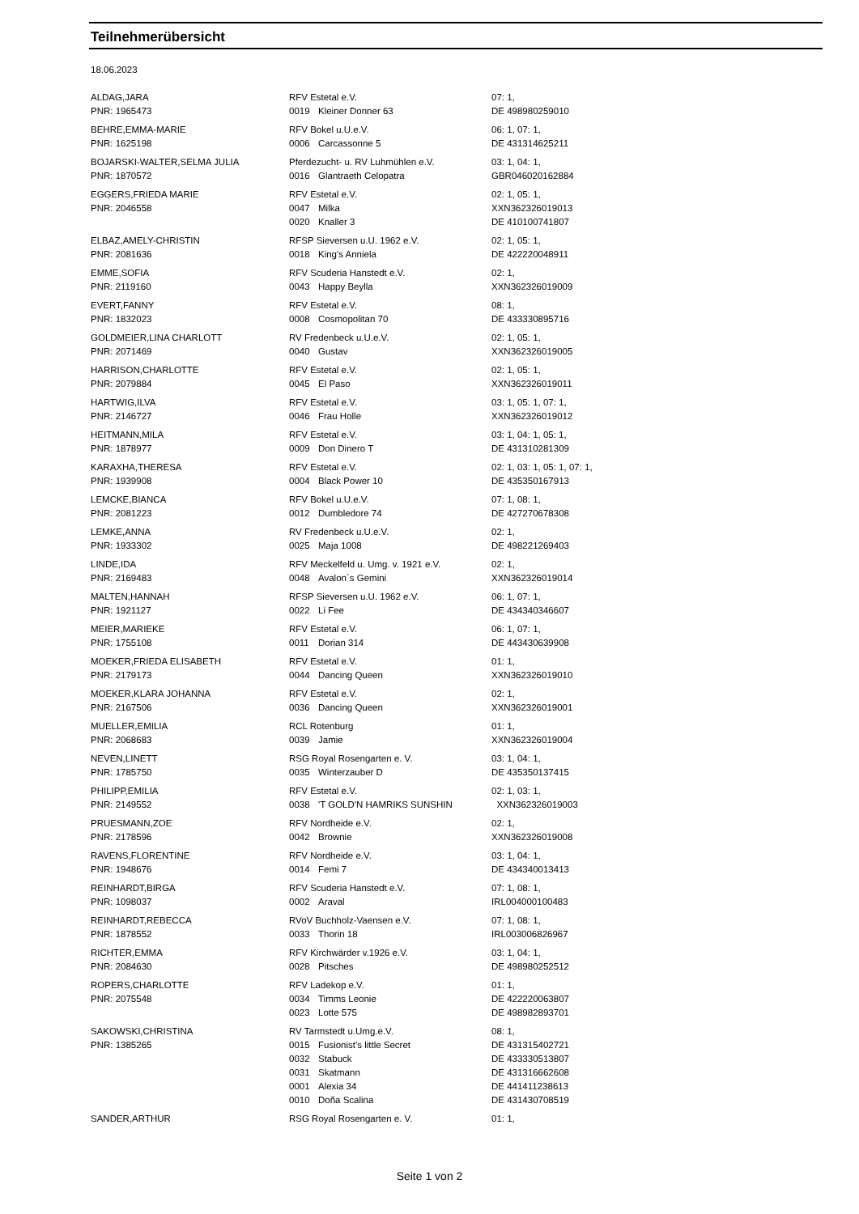Teilnehmerübersicht
18.06.2023
| ALDAG,JARA | RFV Estetal e.V. | | 07: 1, |
| PNR: 1965473 | 0019 | Kleiner Donner 63 | DE 498980259010 |
| BEHRE,EMMA-MARIE | RFV Bokel u.U.e.V. | | 06: 1, 07: 1, |
| PNR: 1625198 | 0006 | Carcassonne 5 | DE 431314625211 |
| BOJARSKI-WALTER,SELMA JULIA | Pferdezucht- u. RV Luhmühlen e.V. | | 03: 1, 04: 1, |
| PNR: 1870572 | 0016 | Glantraeth Celopatra | GBR046020162884 |
| EGGERS,FRIEDA MARIE | RFV Estetal e.V. | | 02: 1, 05: 1, |
| PNR: 2046558 | 0047 | Milka | XXN362326019013 |
| | 0020 | Knaller 3 | DE 410100741807 |
| ELBAZ,AMELY-CHRISTIN | RFSP Sieversen u.U. 1962 e.V. | | 02: 1, 05: 1, |
| PNR: 2081636 | 0018 | King's Anniela | DE 422220048911 |
| EMME,SOFIA | RFV Scuderia Hanstedt e.V. | | 02: 1, |
| PNR: 2119160 | 0043 | Happy Beylla | XXN362326019009 |
| EVERT,FANNY | RFV Estetal e.V. | | 08: 1, |
| PNR: 1832023 | 0008 | Cosmopolitan 70 | DE 433330895716 |
| GOLDMEIER,LINA CHARLOTT | RV Fredenbeck u.U.e.V. | | 02: 1, 05: 1, |
| PNR: 2071469 | 0040 | Gustav | XXN362326019005 |
| HARRISON,CHARLOTTE | RFV Estetal e.V. | | 02: 1, 05: 1, |
| PNR: 2079884 | 0045 | El Paso | XXN362326019011 |
| HARTWIG,ILVA | RFV Estetal e.V. | | 03: 1, 05: 1, 07: 1, |
| PNR: 2146727 | 0046 | Frau Holle | XXN362326019012 |
| HEITMANN,MILA | RFV Estetal e.V. | | 03: 1, 04: 1, 05: 1, |
| PNR: 1878977 | 0009 | Don Dinero T | DE 431310281309 |
| KARAXHA,THERESA | RFV Estetal e.V. | | 02: 1, 03: 1, 05: 1, 07: 1, |
| PNR: 1939908 | 0004 | Black Power 10 | DE 435350167913 |
| LEMCKE,BIANCA | RFV Bokel u.U.e.V. | | 07: 1, 08: 1, |
| PNR: 2081223 | 0012 | Dumbledore 74 | DE 427270678308 |
| LEMKE,ANNA | RV Fredenbeck u.U.e.V. | | 02: 1, |
| PNR: 1933302 | 0025 | Maja 1008 | DE 498221269403 |
| LINDE,IDA | RFV Meckelfeld u. Umg. v. 1921 e.V. | | 02: 1, |
| PNR: 2169483 | 0048 | Avalon´s Gemini | XXN362326019014 |
| MALTEN,HANNAH | RFSP Sieversen u.U. 1962 e.V. | | 06: 1, 07: 1, |
| PNR: 1921127 | 0022 | Li Fee | DE 434340346607 |
| MEIER,MARIEKE | RFV Estetal e.V. | | 06: 1, 07: 1, |
| PNR: 1755108 | 0011 | Dorian 314 | DE 443430639908 |
| MOEKER,FRIEDA ELISABETH | RFV Estetal e.V. | | 01: 1, |
| PNR: 2179173 | 0044 | Dancing Queen | XXN362326019010 |
| MOEKER,KLARA JOHANNA | RFV Estetal e.V. | | 02: 1, |
| PNR: 2167506 | 0036 | Dancing Queen | XXN362326019001 |
| MUELLER,EMILIA | RCL Rotenburg | | 01: 1, |
| PNR: 2068683 | 0039 | Jamie | XXN362326019004 |
| NEVEN,LINETT | RSG Royal Rosengarten e. V. | | 03: 1, 04: 1, |
| PNR: 1785750 | 0035 | Winterzauber D | DE 435350137415 |
| PHILIPP,EMILIA | RFV Estetal e.V. | | 02: 1, 03: 1, |
| PNR: 2149552 | 0038 | 'T GOLD'N HAMRIKS SUNSHIN | XXN362326019003 |
| PRUESMANN,ZOE | RFV Nordheide e.V. | | 02: 1, |
| PNR: 2178596 | 0042 | Brownie | XXN362326019008 |
| RAVENS,FLORENTINE | RFV Nordheide e.V. | | 03: 1, 04: 1, |
| PNR: 1948676 | 0014 | Femi 7 | DE 434340013413 |
| REINHARDT,BIRGA | RFV Scuderia Hanstedt e.V. | | 07: 1, 08: 1, |
| PNR: 1098037 | 0002 | Araval | IRL004000100483 |
| REINHARDT,REBECCA | RVoV Buchholz-Vaensen e.V. | | 07: 1, 08: 1, |
| PNR: 1878552 | 0033 | Thorin 18 | IRL003006826967 |
| RICHTER,EMMA | RFV Kirchwärder v.1926 e.V. | | 03: 1, 04: 1, |
| PNR: 2084630 | 0028 | Pitsches | DE 498980252512 |
| ROPERS,CHARLOTTE | RFV Ladekop e.V. | | 01: 1, |
| PNR: 2075548 | 0034 | Timms Leonie | DE 422220063807 |
| | 0023 | Lotte 575 | DE 498982893701 |
| SAKOWSKI,CHRISTINA | RV Tarmstedt u.Umg.e.V. | | 08: 1, |
| PNR: 1385265 | 0015 | Fusionist's little Secret | DE 431315402721 |
| | 0032 | Stabuck | DE 433330513807 |
| | 0031 | Skatmann | DE 431316662608 |
| | 0001 | Alexia 34 | DE 441411238613 |
| | 0010 | Doña Scalina | DE 431430708519 |
| SANDER,ARTHUR | RSG Royal Rosengarten e. V. | | 01: 1, |
Seite 1 von 2